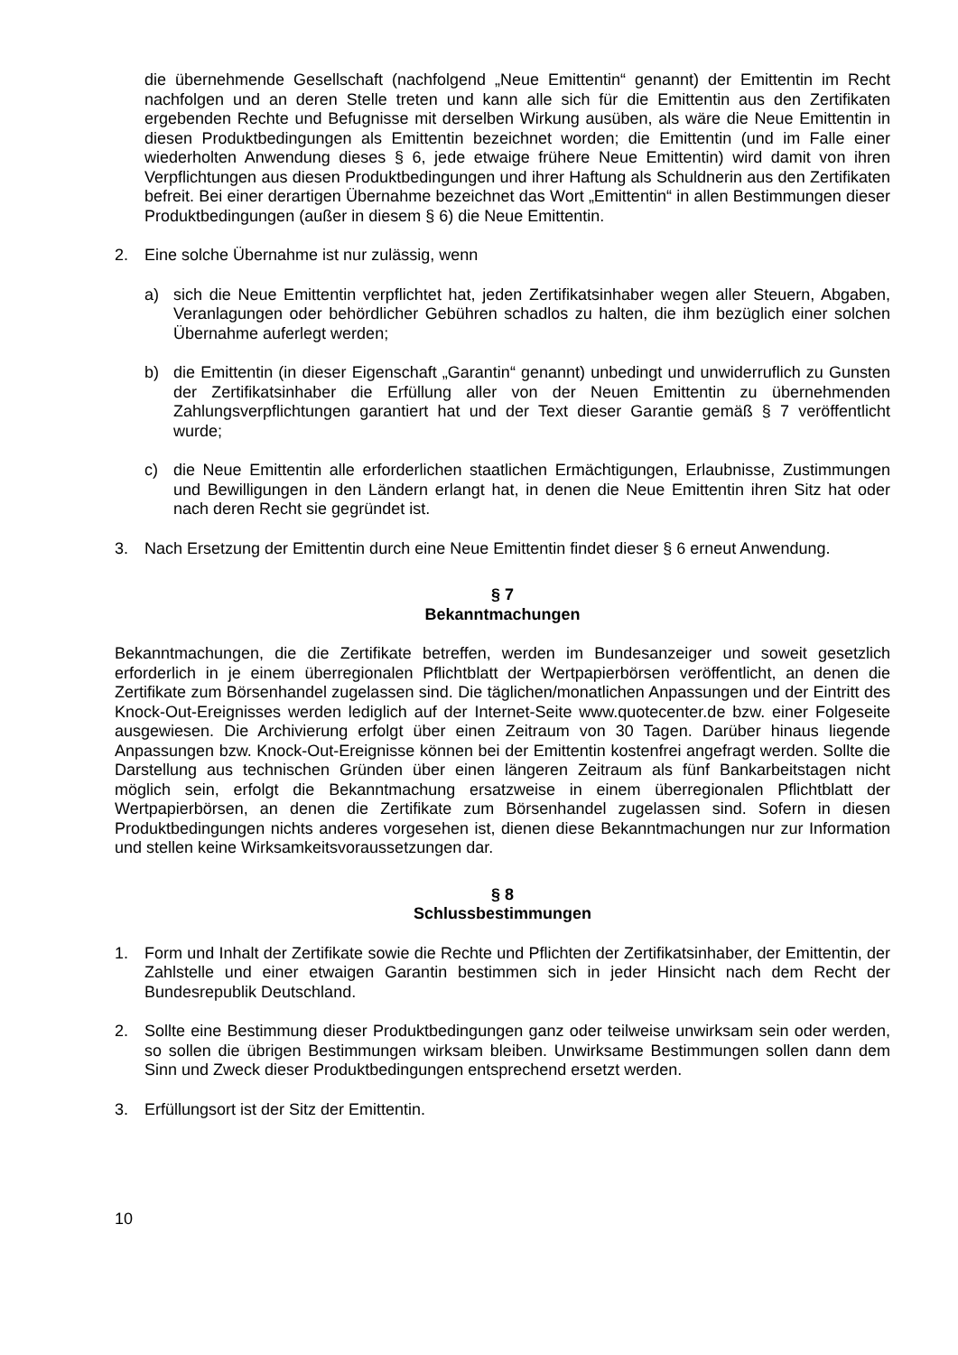die übernehmende Gesellschaft (nachfolgend „Neue Emittentin“ genannt) der Emittentin im Recht nachfolgen und an deren Stelle treten und kann alle sich für die Emittentin aus den Zertifikaten ergebenden Rechte und Befugnisse mit derselben Wirkung ausüben, als wäre die Neue Emittentin in diesen Produktbedingungen als Emittentin bezeichnet worden; die Emittentin (und im Falle einer wiederholten Anwendung dieses § 6, jede etwaige frühere Neue Emittentin) wird damit von ihren Verpflichtungen aus diesen Produktbedingungen und ihrer Haftung als Schuldnerin aus den Zertifikaten befreit. Bei einer derartigen Übernahme bezeichnet das Wort „Emittentin“ in allen Bestimmungen dieser Produktbedingungen (außer in diesem § 6) die Neue Emittentin.
2. Eine solche Übernahme ist nur zulässig, wenn
a) sich die Neue Emittentin verpflichtet hat, jeden Zertifikatsinhaber wegen aller Steuern, Abgaben, Veranlagungen oder behördlicher Gebühren schadlos zu halten, die ihm bezüglich einer solchen Übernahme auferlegt werden;
b) die Emittentin (in dieser Eigenschaft „Garantin“ genannt) unbedingt und unwiderruflich zu Gunsten der Zertifikatsinhaber die Erfüllung aller von der Neuen Emittentin zu übernehmenden Zahlungsverpflichtungen garantiert hat und der Text dieser Garantie gemäß § 7 veröffentlicht wurde;
c) die Neue Emittentin alle erforderlichen staatlichen Ermächtigungen, Erlaubnisse, Zustimmungen und Bewilligungen in den Ländern erlangt hat, in denen die Neue Emittentin ihren Sitz hat oder nach deren Recht sie gegründet ist.
3. Nach Ersetzung der Emittentin durch eine Neue Emittentin findet dieser § 6 erneut Anwendung.
§ 7
Bekanntmachungen
Bekanntmachungen, die die Zertifikate betreffen, werden im Bundesanzeiger und soweit gesetzlich erforderlich in je einem überregionalen Pflichtblatt der Wertpapierbörsen veröffentlicht, an denen die Zertifikate zum Börsenhandel zugelassen sind. Die täglichen/monatlichen Anpassungen und der Eintritt des Knock-Out-Ereignisses werden lediglich auf der Internet-Seite www.quotecenter.de bzw. einer Folgeseite ausgewiesen. Die Archivierung erfolgt über einen Zeitraum von 30 Tagen. Darüber hinaus liegende Anpassungen bzw. Knock-Out-Ereignisse können bei der Emittentin kostenfrei angefragt werden. Sollte die Darstellung aus technischen Gründen über einen längeren Zeitraum als fünf Bankarbeitstagen nicht möglich sein, erfolgt die Bekanntmachung ersatzweise in einem überregionalen Pflichtblatt der Wertpapierbörsen, an denen die Zertifikate zum Börsenhandel zugelassen sind. Sofern in diesen Produktbedingungen nichts anderes vorgesehen ist, dienen diese Bekanntmachungen nur zur Information und stellen keine Wirksamkeitsvoraussetzungen dar.
§ 8
Schlussbestimmungen
1. Form und Inhalt der Zertifikate sowie die Rechte und Pflichten der Zertifikatsinhaber, der Emittentin, der Zahlstelle und einer etwaigen Garantin bestimmen sich in jeder Hinsicht nach dem Recht der Bundesrepublik Deutschland.
2. Sollte eine Bestimmung dieser Produktbedingungen ganz oder teilweise unwirksam sein oder werden, so sollen die übrigen Bestimmungen wirksam bleiben. Unwirksame Bestimmungen sollen dann dem Sinn und Zweck dieser Produktbedingungen entsprechend ersetzt werden.
3. Erfüllungsort ist der Sitz der Emittentin.
10